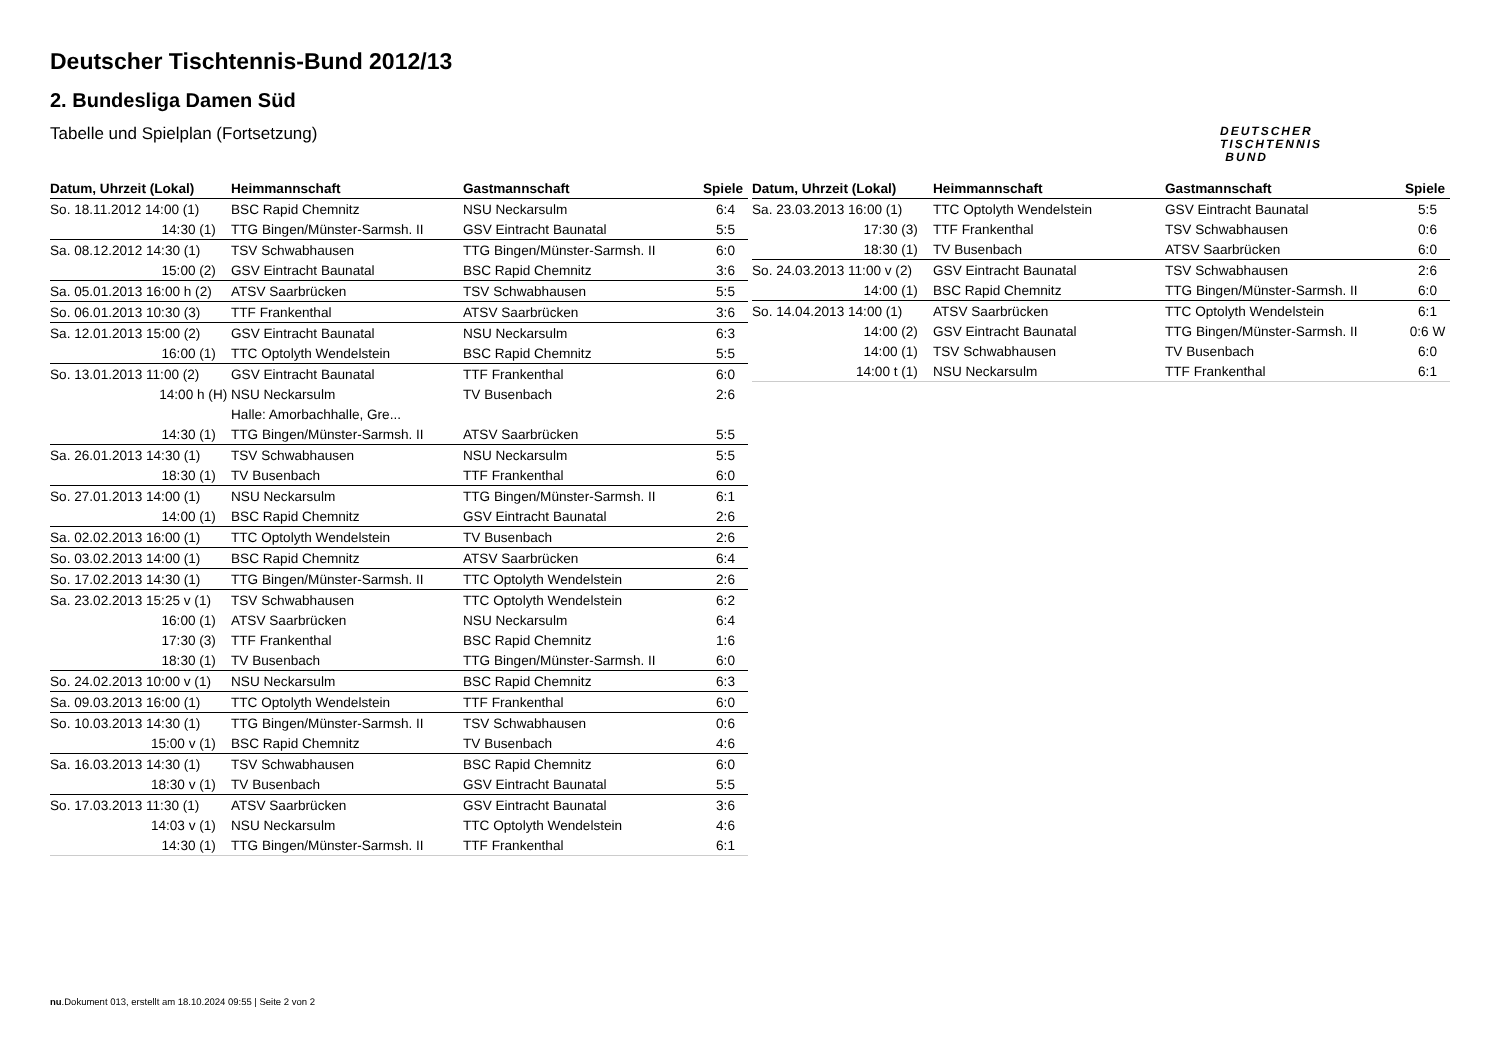DEUTSCHER
TISCHTENNIS
BUND
Deutscher Tischtennis-Bund 2012/13
2. Bundesliga Damen Süd
Tabelle und Spielplan (Fortsetzung)
| Datum, Uhrzeit (Lokal) | Heimmannschaft | Gastmannschaft | Spiele |
| --- | --- | --- | --- |
| So. 18.11.2012 14:00 (1) | BSC Rapid Chemnitz | NSU Neckarsulm | 6:4 |
| 14:30 (1) | TTG Bingen/Münster-Sarmsh. II | GSV Eintracht Baunatal | 5:5 |
| Sa. 08.12.2012 14:30 (1) | TSV Schwabhausen | TTG Bingen/Münster-Sarmsh. II | 6:0 |
| 15:00 (2) | GSV Eintracht Baunatal | BSC Rapid Chemnitz | 3:6 |
| Sa. 05.01.2013 16:00 h (2) | ATSV Saarbrücken | TSV Schwabhausen | 5:5 |
| So. 06.01.2013 10:30 (3) | TTF Frankenthal | ATSV Saarbrücken | 3:6 |
| Sa. 12.01.2013 15:00 (2) | GSV Eintracht Baunatal | NSU Neckarsulm | 6:3 |
| 16:00 (1) | TTC Optolyth Wendelstein | BSC Rapid Chemnitz | 5:5 |
| So. 13.01.2013 11:00 (2) | GSV Eintracht Baunatal | TTF Frankenthal | 6:0 |
| 14:00 h (H) | NSU Neckarsulm | TV Busenbach | 2:6 |
| | Halle: Amorbachhalle, Gre... | | |
| 14:30 (1) | TTG Bingen/Münster-Sarmsh. II | ATSV Saarbrücken | 5:5 |
| Sa. 26.01.2013 14:30 (1) | TSV Schwabhausen | NSU Neckarsulm | 5:5 |
| 18:30 (1) | TV Busenbach | TTF Frankenthal | 6:0 |
| So. 27.01.2013 14:00 (1) | NSU Neckarsulm | TTG Bingen/Münster-Sarmsh. II | 6:1 |
| 14:00 (1) | BSC Rapid Chemnitz | GSV Eintracht Baunatal | 2:6 |
| Sa. 02.02.2013 16:00 (1) | TTC Optolyth Wendelstein | TV Busenbach | 2:6 |
| So. 03.02.2013 14:00 (1) | BSC Rapid Chemnitz | ATSV Saarbrücken | 6:4 |
| So. 17.02.2013 14:30 (1) | TTG Bingen/Münster-Sarmsh. II | TTC Optolyth Wendelstein | 2:6 |
| Sa. 23.02.2013 15:25 v (1) | TSV Schwabhausen | TTC Optolyth Wendelstein | 6:2 |
| 16:00 (1) | ATSV Saarbrücken | NSU Neckarsulm | 6:4 |
| 17:30 (3) | TTF Frankenthal | BSC Rapid Chemnitz | 1:6 |
| 18:30 (1) | TV Busenbach | TTG Bingen/Münster-Sarmsh. II | 6:0 |
| So. 24.02.2013 10:00 v (1) | NSU Neckarsulm | BSC Rapid Chemnitz | 6:3 |
| Sa. 09.03.2013 16:00 (1) | TTC Optolyth Wendelstein | TTF Frankenthal | 6:0 |
| So. 10.03.2013 14:30 (1) | TTG Bingen/Münster-Sarmsh. II | TSV Schwabhausen | 0:6 |
| 15:00 v (1) | BSC Rapid Chemnitz | TV Busenbach | 4:6 |
| Sa. 16.03.2013 14:30 (1) | TSV Schwabhausen | BSC Rapid Chemnitz | 6:0 |
| 18:30 v (1) | TV Busenbach | GSV Eintracht Baunatal | 5:5 |
| So. 17.03.2013 11:30 (1) | ATSV Saarbrücken | GSV Eintracht Baunatal | 3:6 |
| 14:03 v (1) | NSU Neckarsulm | TTC Optolyth Wendelstein | 4:6 |
| 14:30 (1) | TTG Bingen/Münster-Sarmsh. II | TTF Frankenthal | 6:1 |
| Datum, Uhrzeit (Lokal) | Heimmannschaft | Gastmannschaft | Spiele |
| --- | --- | --- | --- |
| Sa. 23.03.2013 16:00 (1) | TTC Optolyth Wendelstein | GSV Eintracht Baunatal | 5:5 |
| 17:30 (3) | TTF Frankenthal | TSV Schwabhausen | 0:6 |
| 18:30 (1) | TV Busenbach | ATSV Saarbrücken | 6:0 |
| So. 24.03.2013 11:00 v (2) | GSV Eintracht Baunatal | TSV Schwabhausen | 2:6 |
| 14:00 (1) | BSC Rapid Chemnitz | TTG Bingen/Münster-Sarmsh. II | 6:0 |
| So. 14.04.2013 14:00 (1) | ATSV Saarbrücken | TTC Optolyth Wendelstein | 6:1 |
| 14:00 (2) | GSV Eintracht Baunatal | TTG Bingen/Münster-Sarmsh. II | 0:6 W |
| 14:00 (1) | TSV Schwabhausen | TV Busenbach | 6:0 |
| 14:00 t (1) | NSU Neckarsulm | TTF Frankenthal | 6:1 |
nu.Dokument 013, erstellt am 18.10.2024 09:55 | Seite 2 von 2